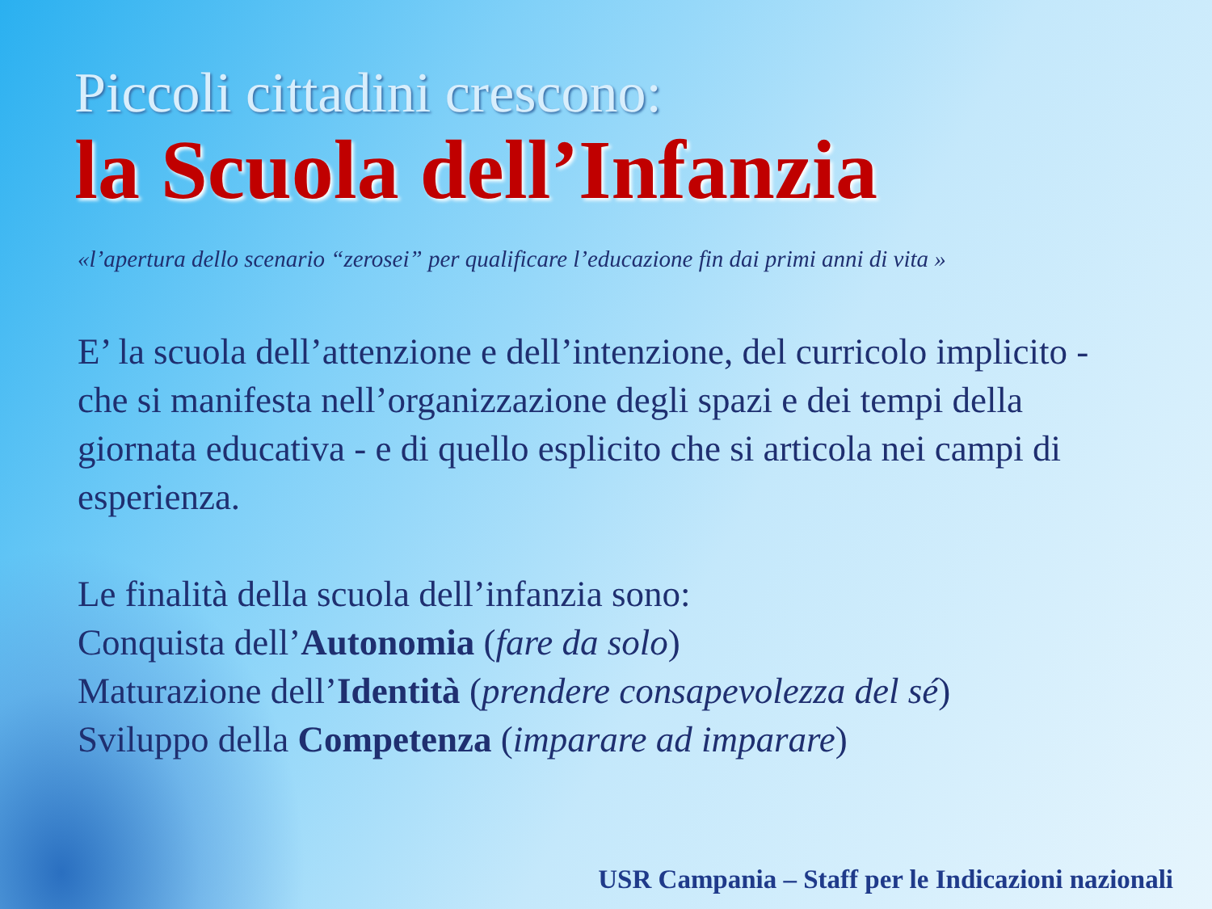Piccoli cittadini crescono:
la Scuola dell’Infanzia
«l’apertura dello scenario “zerosei” per qualificare l’educazione fin dai primi anni di vita »
E’ la scuola dell’attenzione e dell’intenzione, del curricolo implicito - che si manifesta nell’organizzazione degli spazi e dei tempi della giornata educativa - e di quello esplicito che si articola nei campi di esperienza.
Le finalità della scuola dell’infanzia sono:
Conquista dell’Autonomia (fare da solo)
Maturazione dell’Identità (prendere consapevolezza del sé)
Sviluppo della Competenza (imparare ad imparare)
USR Campania – Staff per le Indicazioni nazionali